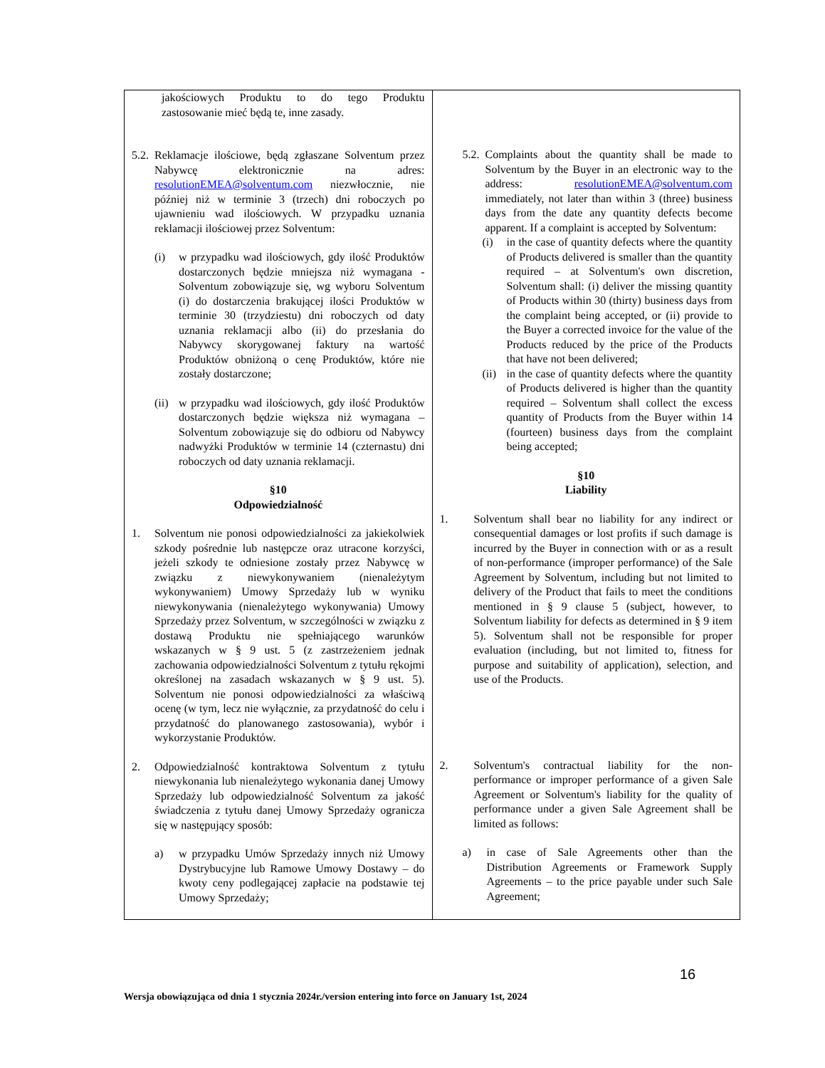| jakościowych Produktu to do tego Produktu zastosowanie mieć będą te, inne zasady. 5.2. Reklamacje ilościowe, będą zgłaszane Solventum przez Nabywcę elektronicznie na adres: resolutionEMEA@solventum.com niezwłocznie, nie później niż w terminie 3 (trzech) dni roboczych po ujawnieniu wad ilościowych. W przypadku uznania reklamacji ilościowej przez Solventum: (i) w przypadku wad ilościowych, gdy ilość Produktów dostarczonych będzie mniejsza niż wymagana - Solventum zobowiązuje się, wg wyboru Solventum (i) do dostarczenia brakującej ilości Produktów w terminie 30 (trzydziestu) dni roboczych od daty uznania reklamacji albo (ii) do przesłania do Nabywcy skorygowanej faktury na wartość Produktów obniżoną o cenę Produktów, które nie zostały dostarczone; (ii) w przypadku wad ilościowych, gdy ilość Produktów dostarczonych będzie większa niż wymagana – Solventum zobowiązuje się do odbioru od Nabywcy nadwyżki Produktów w terminie 14 (czternastu) dni roboczych od daty uznania reklamacji. §10 Odpowiedzialność 1. Solventum nie ponosi odpowiedzialności za jakiekolwiek szkody pośrednie lub następcze oraz utracone korzyści, jeżeli szkody te odniesione zostały przez Nabywcę w związku z niewykonywaniem (nienależytym wykonywaniem) Umowy Sprzedaży lub w wyniku niewykonywania (nienależytego wykonywania) Umowy Sprzedaży przez Solventum, w szczególności w związku z dostawą Produktu nie spełniającego warunków wskazanych w § 9 ust. 5 (z zastrzeżeniem jednak zachowania odpowiedzialności Solventum z tytułu rękojmi określonej na zasadach wskazanych w § 9 ust. 5). Solventum nie ponosi odpowiedzialności za właściwą ocenę (w tym, lecz nie wyłącznie, za przydatność do celu i przydatność do planowanego zastosowania), wybór i wykorzystanie Produktów. 2. Odpowiedzialność kontraktowa Solventum z tytułu niewykonania lub nienależytego wykonania danej Umowy Sprzedaży lub odpowiedzialność Solventum za jakość świadczenia z tytułu danej Umowy Sprzedaży ogranicza się w następujący sposób: a) w przypadku Umów Sprzedaży innych niż Umowy Dystrybucyjne lub Ramowe Umowy Dostawy – do kwoty ceny podlegającej zapłacie na podstawie tej Umowy Sprzedaży; | 5.2. Complaints about the quantity shall be made to Solventum by the Buyer in an electronic way to the address: resolutionEMEA@solventum.com immediately, not later than within 3 (three) business days from the date any quantity defects become apparent. If a complaint is accepted by Solventum: (i) in the case of quantity defects where the quantity of Products delivered is smaller than the quantity required – at Solventum's own discretion, Solventum shall: (i) deliver the missing quantity of Products within 30 (thirty) business days from the complaint being accepted, or (ii) provide to the Buyer a corrected invoice for the value of the Products reduced by the price of the Products that have not been delivered; (ii) in the case of quantity defects where the quantity of Products delivered is higher than the quantity required – Solventum shall collect the excess quantity of Products from the Buyer within 14 (fourteen) business days from the complaint being accepted; §10 Liability 1. Solventum shall bear no liability for any indirect or consequential damages or lost profits if such damage is incurred by the Buyer in connection with or as a result of non-performance (improper performance) of the Sale Agreement by Solventum, including but not limited to delivery of the Product that fails to meet the conditions mentioned in § 9 clause 5 (subject, however, to Solventum liability for defects as determined in § 9 item 5). Solventum shall not be responsible for proper evaluation (including, but not limited to, fitness for purpose and suitability of application), selection, and use of the Products. 2. Solventum's contractual liability for the non-performance or improper performance of a given Sale Agreement or Solventum's liability for the quality of performance under a given Sale Agreement shall be limited as follows: a) in case of Sale Agreements other than the Distribution Agreements or Framework Supply Agreements – to the price payable under such Sale Agreement; |
16
Wersja obowiązująca od dnia 1 stycznia 2024r./version entering into force on January 1st, 2024